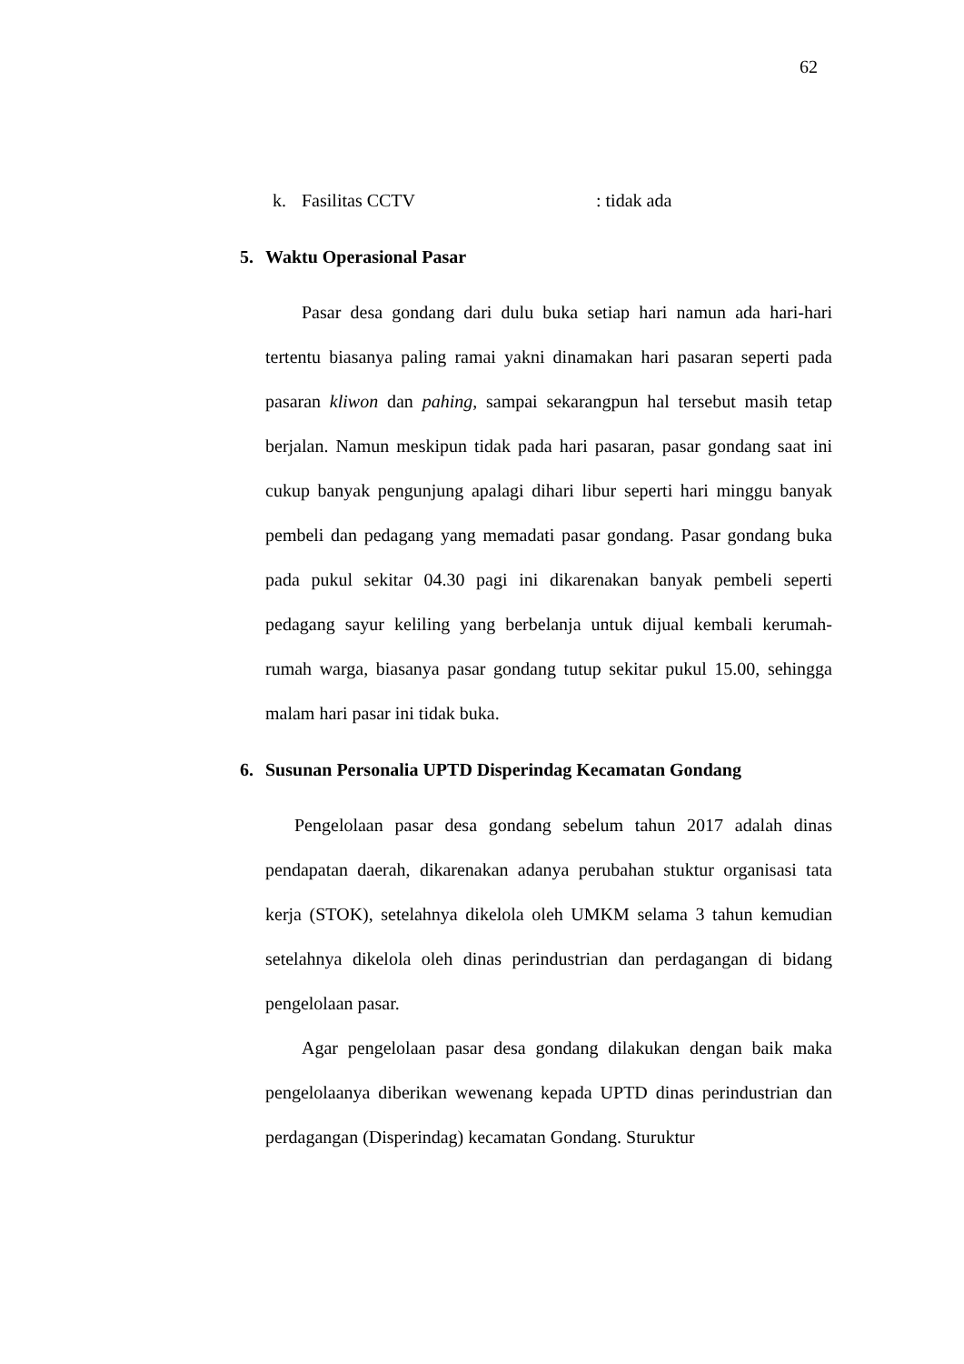62
k. Fasilitas CCTV: tidak ada
5. Waktu Operasional Pasar
Pasar desa gondang dari dulu buka setiap hari namun ada hari-hari tertentu biasanya paling ramai yakni dinamakan hari pasaran seperti pada pasaran kliwon dan pahing, sampai sekarangpun hal tersebut masih tetap berjalan. Namun meskipun tidak pada hari pasaran, pasar gondang saat ini cukup banyak pengunjung apalagi dihari libur seperti hari minggu banyak pembeli dan pedagang yang memadati pasar gondang. Pasar gondang buka pada pukul sekitar 04.30 pagi ini dikarenakan banyak pembeli seperti pedagang sayur keliling yang berbelanja untuk dijual kembali kerumah-rumah warga, biasanya pasar gondang tutup sekitar pukul 15.00, sehingga malam hari pasar ini tidak buka.
6. Susunan Personalia UPTD Disperindag Kecamatan Gondang
Pengelolaan pasar desa gondang sebelum tahun 2017 adalah dinas pendapatan daerah, dikarenakan adanya perubahan stuktur organisasi tata kerja (STOK), setelahnya dikelola oleh UMKM selama 3 tahun kemudian setelahnya dikelola oleh dinas perindustrian dan perdagangan di bidang pengelolaan pasar.
Agar pengelolaan pasar desa gondang dilakukan dengan baik maka pengelolaanya diberikan wewenang kepada UPTD dinas perindustrian dan perdagangan (Disperindag) kecamatan Gondang. Sturuktur